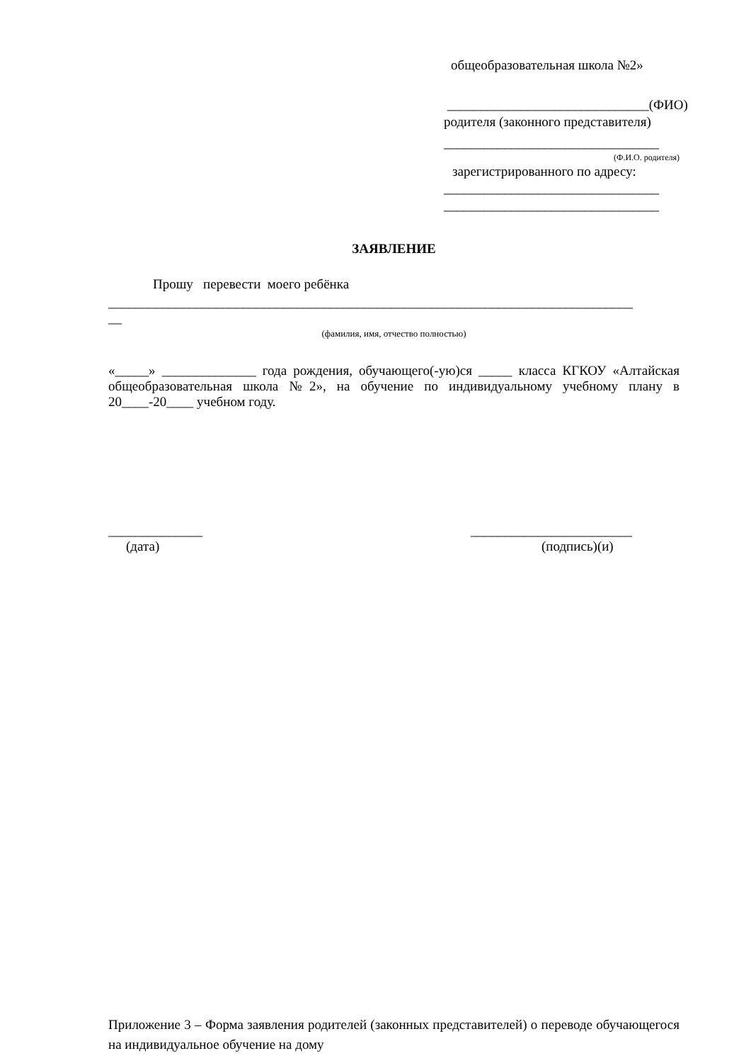общеобразовательная школа №2»
______________________________(ФИО)
родителя (законного представителя)
________________________________
(Ф.И.О. родителя)
зарегистрированного по адресу:
________________________________
________________________________
ЗАЯВЛЕНИЕ
Прошу перевести моего ребёнка
______________________________________________________________________________
__
(фамилия, имя, отчество полностью)
«_____» ______________ года рождения, обучающего(-ую)ся _____ класса КГКОУ «Алтайская общеобразовательная школа №2», на обучение по индивидуальному учебному плану в 20____-20____ учебном году.
______________
(дата)
________________________
(подпись)(и)
Приложение 3 – Форма заявления родителей (законных представителей) о переводе обучающегося на индивидуальное обучение на дому